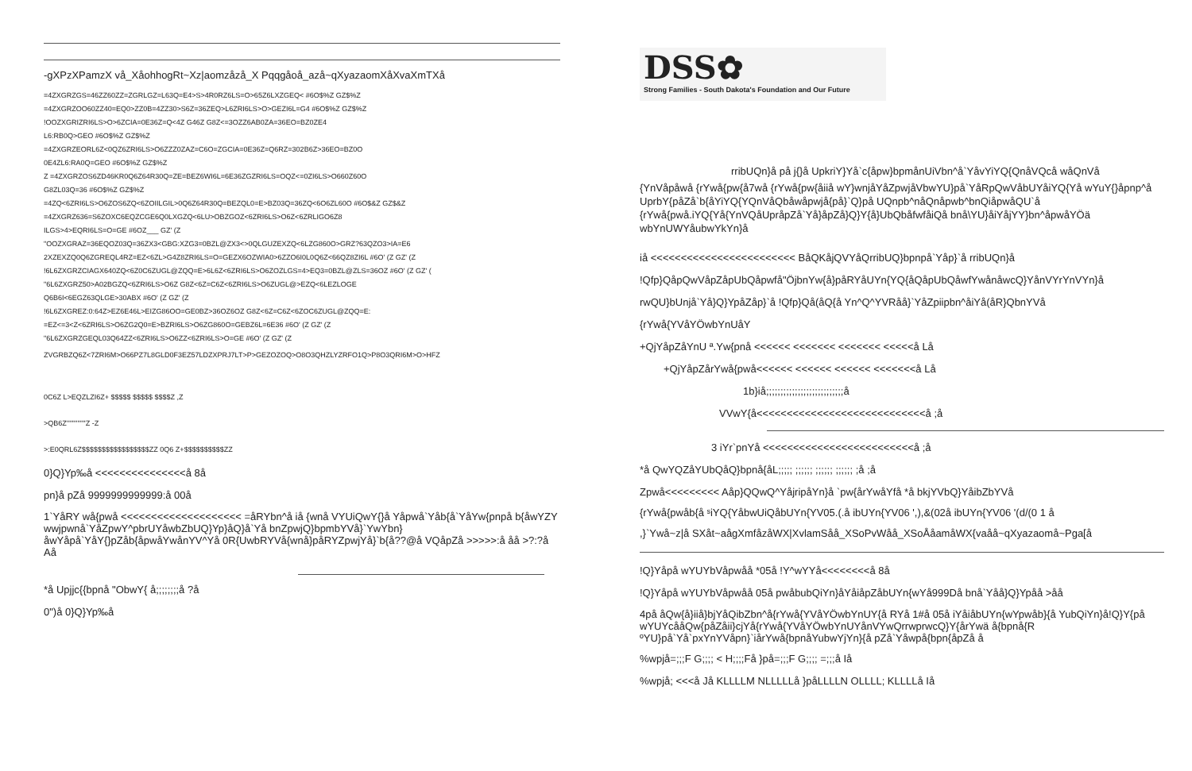-gXPzXPamzX vå_XåohhogRt~Xz|aomzåzå_X Pqqgåoå_azå~qXyazaomXåXvaXmTXå
=4ZXGRZGS=46ZZ60ZZ=ZGRLGZ=L63Q=E4>S>4R0RZ6LS=O>65Z6LXZGEQ< #6O$%Z GZ$%Z
=4ZXGRZOO60ZZ40=EQ0>ZZ0B=4ZZ30>S6Z=36ZEQ>L6ZRI6LS>O>GEZI6L=G4 #6O$%Z GZ$%Z
!OOZXGRIZRI6LS>O>6ZCIA=0E36Z=Q<4Z G46Z G8Z<=3OZZ6AB0ZA=36EO=BZ0ZE4
L6:RB0Q>GEO #6O$%Z GZ$%Z
=4ZXGRZEORL6Z<0QZ6ZRI6LS>O6ZZZ0ZAZ=C6O=ZGCIA=0E36Z=Q6RZ=302B6Z>36EO=BZ0O
0E4ZL6:RA0Q=GEO #6O$%Z GZ$%Z
Z =4ZXGRZOS6ZD46KR0Q6Z64R30Q=ZE=BEZ6WI6L=6E36ZGZRI6LS=OQZ<=0ZI6LS>O660Z60O
G8ZL03Q=36 #6O$%Z GZ$%Z
=4ZQ<6ZRI6LS>O6ZOS6ZQ<6ZOIILGIL>0Q6Z64R30Q=BEZQL0=E>BZ03Q=36ZQ<6O6ZL60O #6O$&Z GZ$&Z
=4ZXGRZ636=S6ZOXC6EQZCGE6Q0LXGZQ<6LU>OBZGOZ<6ZRI6LS>O6Z<6ZRLIGO6Z8
ILGS>4>EQRI6LS=O=GE #6OZ___ GZ' (Z
"OOZXGRAZ=36EQOZ03Q=36ZX3<GBG:XZG3=0BZL@ZX3<>0QLGUZEXZQ<6LZG860O>GRZ?63QZO3>IA=E6
2XZEXZQ0Q6ZGREQL4RZ=EZ<6ZL>G4Z8ZRI6LS=O=GEZX6OZWIA0>6ZZO6I0L0Q6Z<66QZ8ZI6L #6O' (Z GZ' (Z
!6L6ZXGRZCIAGX640ZQ<6Z0C6ZUGL@ZQQ=E>6L6Z<6ZRI6LS>O6ZOZLGS=4>EQ3=0BZL@ZLS=36OZ #6O' (Z GZ' (
"6L6ZXGRZ50>A02BGZQ<6ZRI6LS>O6Z G8Z<6Z=C6Z<6ZRI6LS>O6ZUGL@>EZQ<6LEZLOGE
Q6B6I<6EGZ63QLGE>30ABX #6O' (Z GZ' (Z
!6L6ZXGREZ:0:64Z>EZ6E46L>EIZG86OO=GE0BZ>36OZ6OZ G8Z<6Z=C6Z<6ZOC6ZUGL@ZQQ=E:
=EZ<=3<Z<6ZRI6LS>O6ZG2Q0=E>BZRI6LS>O6ZG860O=GEBZ6L=6E36 #6O' (Z GZ' (Z
"6L6ZXGRZGEQL03Q64ZZ<6ZRI6LS>O6ZZ<6ZRI6LS>O=GE #6O' (Z GZ' (Z
ZVGRBZQ6Z<7ZRI6M>O66PZ7L8GLD0F3EZ57LDZXPRJ7LT>P>GEZOZOQ>O8O3QHZLYZRFO1Q>P8O3QRI6M>O>HFZ
0C6Z L>EQZLZI6Z+ $$$$$ $$$$$ $$$$Z ,Z
>QB6Z''''''''''''''Z -Z
>:E0QRL6Z$$$$$$$$$$$$$$$$$ZZ 0Q6 Z+$$$$$$$$$$ZZ
0}Q}Yp‰å <<<<<<<<<<<<<<<å 8å
pn}å pZå 9999999999999:å 00å
1`YåRY wå{pwå <<<<<<<<<<<<<<<<<<<< =åRYbn^å iå {wnå VYUiQwY{}å Yåpwå`Yåb{å`YåYw{pnpå b{åwYZY wwjpwnå`YåZpwY^pbrUYåwbZbUQ}Yp}åQ}å`Yå bnZpwjQ}bpmbYVå}`YwYbn}åwYåpå`YåY{}pZåb{åpwåYwånYV^Yå 0R{UwbRYVå{wnå}påRYZpwjYå}`b{å??@å VQåpZå >>>>>:å åå >?:?å Aå
*å Upjjc{{bpnå "ObwY{ å;;;;;;;;å ?å
0")å 0}Q}Yp‰å
DSS✿
Strong Families - South Dakota's Foundation and Our Future
rribUQn}å på j{}å UpkriY}Yå`c{åpw}bpmånUiVbn^å`YåvYiYQ{QnåVQcå wåQnVå
{YnVåpåwå {rYwå{pw{å7wå {rYwå{pw{åiiå wY}wnjåYåZpwjåVbwYU}på`YåRpQwVåbUYåiYQ{Yå wYuY{}åpnp^å UprbY{påZå`b{åYiYQ{YQnVåQbåwåpwjå{på}`Q}på UQnpb^nåQnåpwb^bnQiåpwåQU`å {rYwå{pwå.iYQ{Yå{YnVQåUpråpZå`Yå}åpZå}Q}Y{å}UbQbåfwfåiQå bnå\YU}åiYåjYY}bn^åpwåYÖä wbYnUWYåubwYkYn}å
iå <<<<<<<<<<<<<<<<<<<<<<<< BåQKåjQVYåQrribUQ}bpnpå`Yåp}`å rribUQn}å
!Qfp}QåpQwVåpZåpUbQåpwfå"ÖjbnYw{å}påRYåUYn{YQ{åQåpUbQåwfYwånåwcQ}YånVYrYnVYn}å
rwQU}bUnjå`Yå}Q}YpåZåp}`å !Qfp}Qå(åQ{å Yn^Q^YVRåå}`YåZpiipbn^åiYå(åR}QbnYVå
{rYwå{YVåYÖwbYnUåY
+QjYåpZåYnU ª.Yw{pnå <<<<<< <<<<<<< <<<<<<< <<<<<å Lå
+QjYåpZårYwå{pwå<<<<<< <<<<<< <<<<<< <<<<<<<å Lå
1b}iå;;;;;;;;;;;;;;;;;;;;;;;;;;;å
VVwY{å<<<<<<<<<<<<<<<<<<<<<<<<<<<<å ;å
3 iYr`pnYå <<<<<<<<<<<<<<<<<<<<<<<<<å ;å
*å QwYQZåYUbQåQ}bpnå{åL;;;;; ;;;;;; ;;;;;; ;;;;;; ;å ;å
Zpwå<<<<<<<<< Aåp}QQwQ^YåjripåYn}å `pw{årYwåYfå *å bkjYVbQ}YåibZbYVå
{rYwå{pwåb{å ˢiYQ{YåbwUiQåbUYn{YV05.(.å ibUYn{YV06 ',),&(02å ibUYn{YV06 '(d/(0 1 å
,}`Ywå~z|å SXåt~aågXmfåzåWX|XvlamSåå_XSoPvWåå_XSoÅåamåWX{vaåå~qXyazaomå~Pga[å
!Q}Yåpå wYUYbVåpwåå *05å !Y^wYYå<<<<<<<<å 8å
!Q}Yåpå wYUYbVåpwåå 05å pwåbubQiYn}åYåiåpZåbUYn{wYå999Då bnå`Yåå}Q}Ypåå >åå
4på åQw{å}iiå}bjYåQibZbn^å{rYwå{YVåYÖwbYnUY{å RYå 1#å 05å iYåiåbUYn{wYpwåb}{å YubQiYn}å!Q}Y{på wYUYcååQw{påZåii}cjYå{rYwå{YVåYÖwbYnUYånVYwQrrwprwcQ}Y{årYwä å{bpnå{R ºYU}på`Yå`pxYnYVåpn}`iårYwå{bpnåYubwYjYn}{å pZå`Yåwpå{bpn{åpZå å
%wpjå=;;;F G;;;; < H;;;;Få }på=;;;F G;;;; =;;;å Iå
%wpjå; <<<å Jå KLLLLM NLLLLLå }påLLLLN OLLLL; KLLLLå Iå